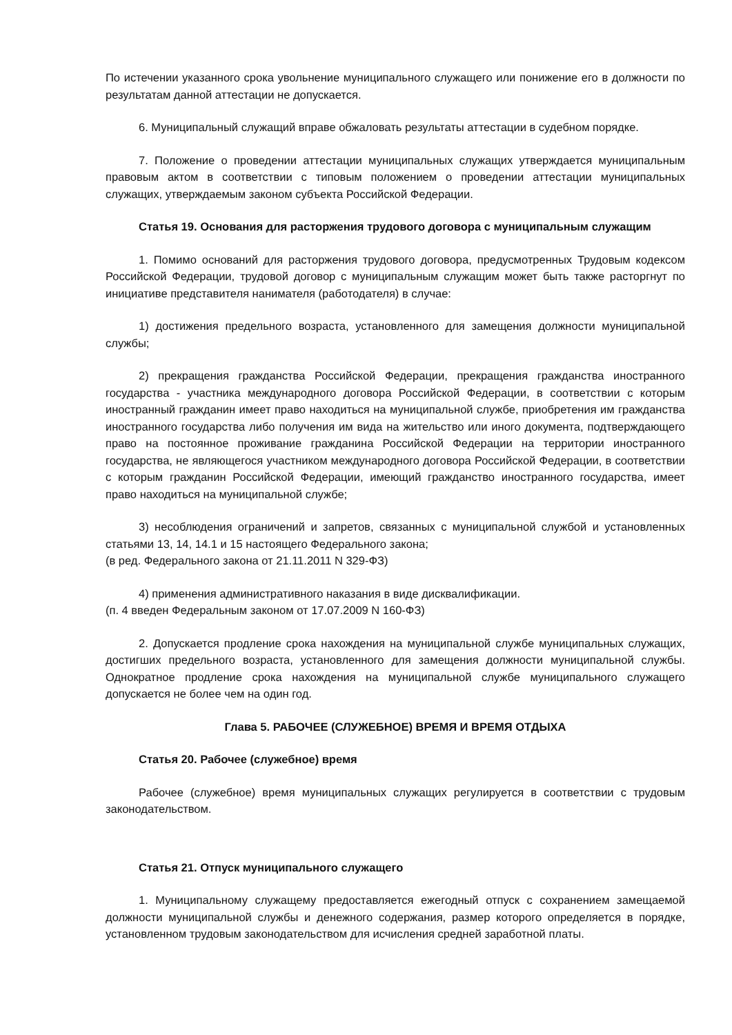По истечении указанного срока увольнение муниципального служащего или понижение его в должности по результатам данной аттестации не допускается.
6. Муниципальный служащий вправе обжаловать результаты аттестации в судебном порядке.
7. Положение о проведении аттестации муниципальных служащих утверждается муниципальным правовым актом в соответствии с типовым положением о проведении аттестации муниципальных служащих, утверждаемым законом субъекта Российской Федерации.
Статья 19. Основания для расторжения трудового договора с муниципальным служащим
1. Помимо оснований для расторжения трудового договора, предусмотренных Трудовым кодексом Российской Федерации, трудовой договор с муниципальным служащим может быть также расторгнут по инициативе представителя нанимателя (работодателя) в случае:
1) достижения предельного возраста, установленного для замещения должности муниципальной службы;
2) прекращения гражданства Российской Федерации, прекращения гражданства иностранного государства - участника международного договора Российской Федерации, в соответствии с которым иностранный гражданин имеет право находиться на муниципальной службе, приобретения им гражданства иностранного государства либо получения им вида на жительство или иного документа, подтверждающего право на постоянное проживание гражданина Российской Федерации на территории иностранного государства, не являющегося участником международного договора Российской Федерации, в соответствии с которым гражданин Российской Федерации, имеющий гражданство иностранного государства, имеет право находиться на муниципальной службе;
3) несоблюдения ограничений и запретов, связанных с муниципальной службой и установленных статьями 13, 14, 14.1 и 15 настоящего Федерального закона;
(в ред. Федерального закона от 21.11.2011 N 329-ФЗ)
4) применения административного наказания в виде дисквалификации.
(п. 4 введен Федеральным законом от 17.07.2009 N 160-ФЗ)
2. Допускается продление срока нахождения на муниципальной службе муниципальных служащих, достигших предельного возраста, установленного для замещения должности муниципальной службы. Однократное продление срока нахождения на муниципальной службе муниципального служащего допускается не более чем на один год.
Глава 5. РАБОЧЕЕ (СЛУЖЕБНОЕ) ВРЕМЯ И ВРЕМЯ ОТДЫХА
Статья 20. Рабочее (служебное) время
Рабочее (служебное) время муниципальных служащих регулируется в соответствии с трудовым законодательством.
Статья 21. Отпуск муниципального служащего
1. Муниципальному служащему предоставляется ежегодный отпуск с сохранением замещаемой должности муниципальной службы и денежного содержания, размер которого определяется в порядке, установленном трудовым законодательством для исчисления средней заработной платы.